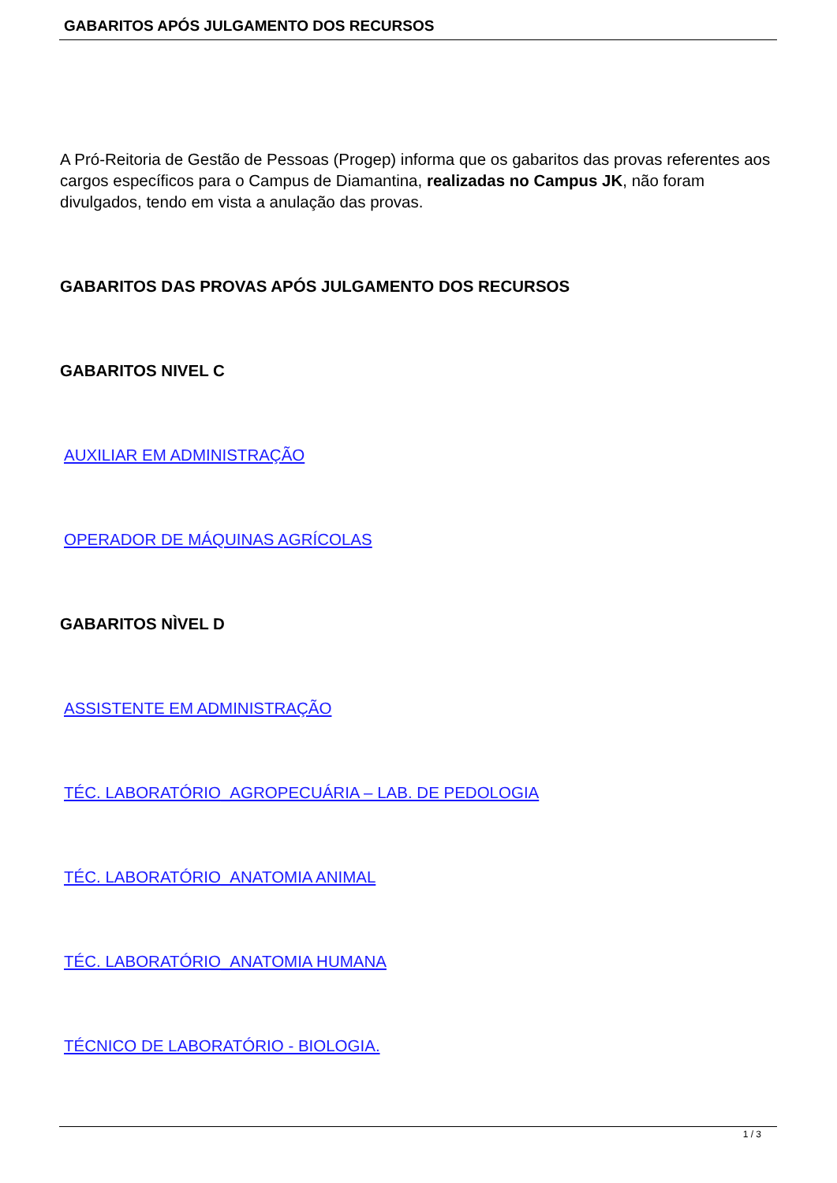GABARITOS APÓS JULGAMENTO DOS RECURSOS
A Pró-Reitoria de Gestão de Pessoas (Progep) informa que os gabaritos das provas referentes aos cargos específicos para o Campus de Diamantina, realizadas no Campus JK, não foram divulgados, tendo em vista a anulação das provas.
GABARITOS DAS PROVAS APÓS JULGAMENTO DOS RECURSOS
GABARITOS NIVEL C
AUXILIAR EM ADMINISTRAÇÃO
OPERADOR DE MÁQUINAS AGRÍCOLAS
GABARITOS NÌVEL D
ASSISTENTE EM ADMINISTRAÇÃO
TÉC. LABORATÓRIO_AGROPECUÁRIA – LAB. DE PEDOLOGIA
TÉC. LABORATÓRIO_ANATOMIA ANIMAL
TÉC. LABORATÓRIO_ANATOMIA HUMANA
TÉCNICO DE LABORATÓRIO - BIOLOGIA.
1 / 3